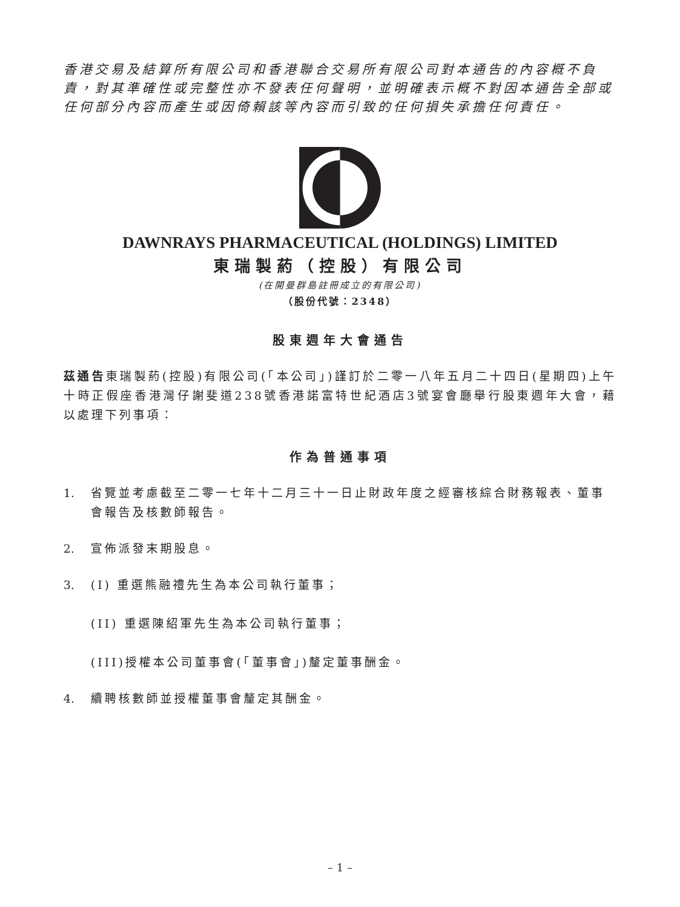香港交易及結算所有限公司和香港聯合交易所有限公司對本通告的內容概不負責，對其準確性或完整性亦不發表任何聲明，並明確表示概不對因本通告全部或任何部分內容而產生或因倚賴該等內容而引致的任何損失承擔任何責任。
DAWNRAYS PHARMACEUTICAL (HOLDINGS) LIMITED
東瑞製葯（控股）有限公司
(在開曼群島註冊成立的有限公司)
（股份代號：2348）
股東週年大會通告
茲通告東瑞製葯(控股)有限公司(「本公司」)謹訂於二零一八年五月二十四日(星期四)上午十時正假座香港灣仔謝斐道238號香港諾富特世紀酒店3號宴會廳舉行股東週年大會，藉以處理下列事項：
作為普通事項
1. 省覽並考慮截至二零一七年十二月三十一日止財政年度之經審核綜合財務報表、董事會報告及核數師報告。
2. 宣佈派發末期股息。
3. (I) 重選熊融禮先生為本公司執行董事；
(II) 重選陳紹軍先生為本公司執行董事；
(III)授權本公司董事會(「董事會」)釐定董事酬金。
4. 續聘核數師並授權董事會釐定其酬金。
– 1 –